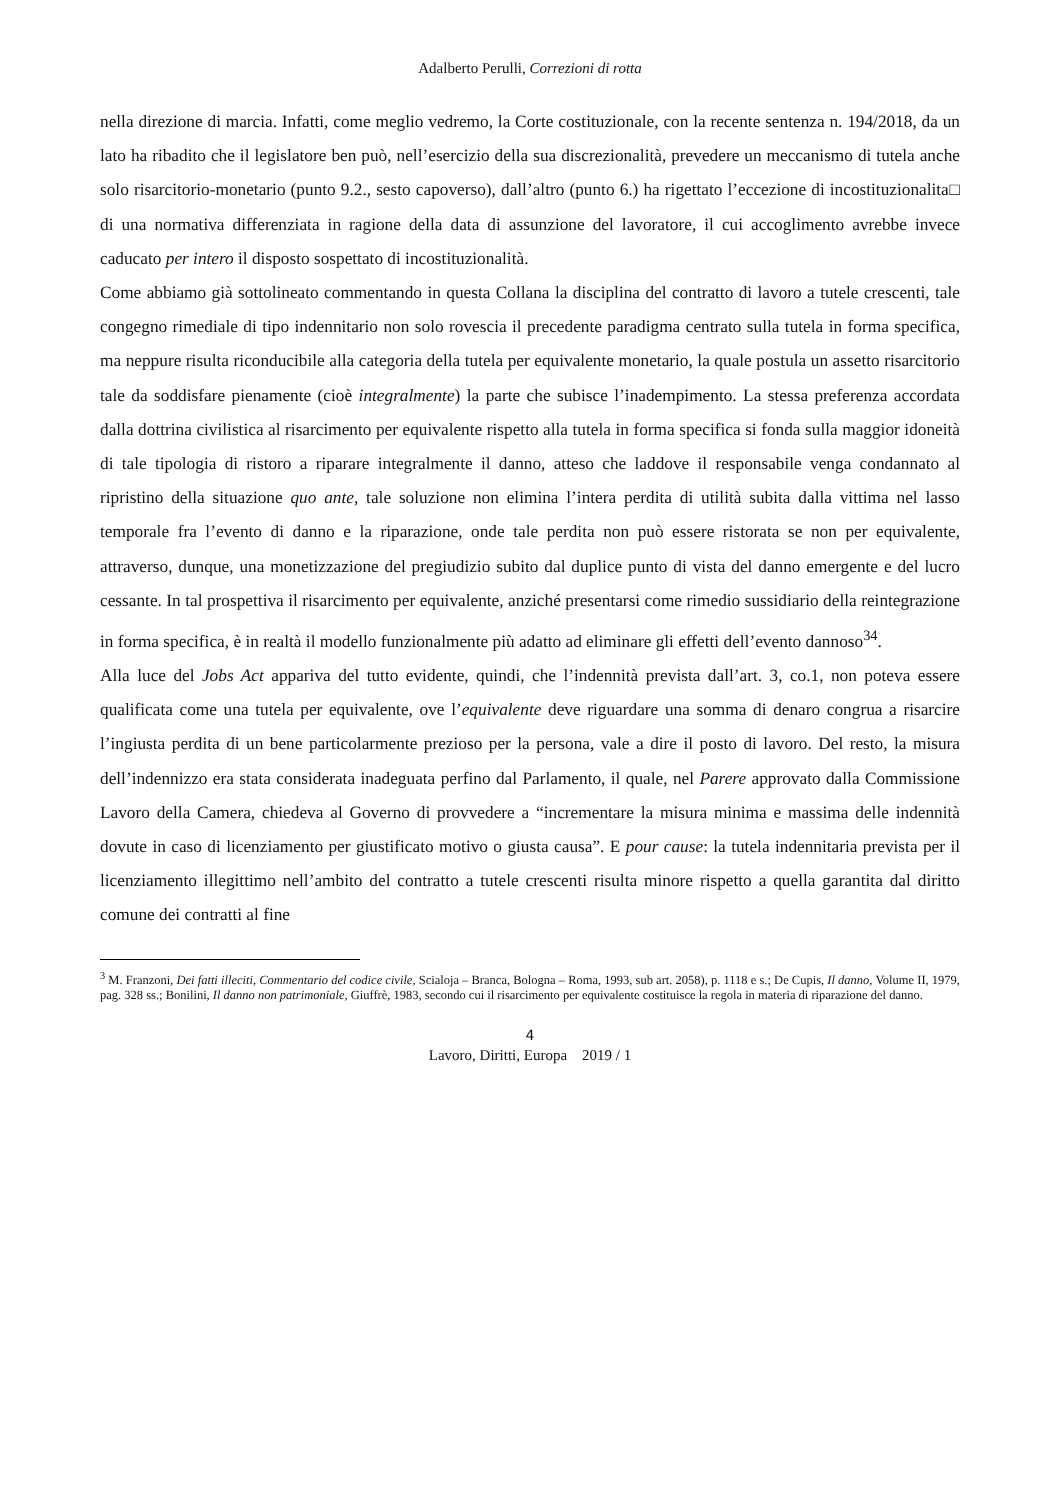Adalberto Perulli, Correzioni di rotta
nella direzione di marcia. Infatti, come meglio vedremo, la Corte costituzionale, con la recente sentenza n. 194/2018, da un lato ha ribadito che il legislatore ben può, nell’esercizio della sua discrezionalità, prevedere un meccanismo di tutela anche solo risarcitorio-monetario (punto 9.2., sesto capoverso), dall’altro (punto 6.) ha rigettato l’eccezione di incostituzionalita□ di una normativa differenziata in ragione della data di assunzione del lavoratore, il cui accoglimento avrebbe invece caducato per intero il disposto sospettato di incostituzionalità.
Come abbiamo già sottolineato commentando in questa Collana la disciplina del contratto di lavoro a tutele crescenti, tale congegno rimediale di tipo indennitario non solo rovescia il precedente paradigma centrato sulla tutela in forma specifica, ma neppure risulta riconducibile alla categoria della tutela per equivalente monetario, la quale postula un assetto risarcitorio tale da soddisfare pienamente (cioè integralmente) la parte che subisce l’inadempimento. La stessa preferenza accordata dalla dottrina civilistica al risarcimento per equivalente rispetto alla tutela in forma specifica si fonda sulla maggior idoneità di tale tipologia di ristoro a riparare integralmente il danno, atteso che laddove il responsabile venga condannato al ripristino della situazione quo ante, tale soluzione non elimina l’intera perdita di utilità subita dalla vittima nel lasso temporale fra l’evento di danno e la riparazione, onde tale perdita non può essere ristorata se non per equivalente, attraverso, dunque, una monetizzazione del pregiudizio subito dal duplice punto di vista del danno emergente e del lucro cessante. In tal prospettiva il risarcimento per equivalente, anziché presentarsi come rimedio sussidiario della reintegrazione in forma specifica, è in realtà il modello funzionalmente più adatto ad eliminare gli effetti dell’evento dannoso<sup>34</sup>.
Alla luce del Jobs Act appariva del tutto evidente, quindi, che l’indennità prevista dall’art. 3, co.1, non poteva essere qualificata come una tutela per equivalente, ove l’equivalente deve riguardare una somma di denaro congrua a risarcire l’ingiusta perdita di un bene particolarmente prezioso per la persona, vale a dire il posto di lavoro. Del resto, la misura dell’indennizzo era stata considerata inadeguata perfino dal Parlamento, il quale, nel Parere approvato dalla Commissione Lavoro della Camera, chiedeva al Governo di provvedere a “incrementare la misura minima e massima delle indennità dovute in caso di licenziamento per giustificato motivo o giusta causa”. E pour cause: la tutela indennitaria prevista per il licenziamento illegittimo nell’ambito del contratto a tutele crescenti risulta minore rispetto a quella garantita dal diritto comune dei contratti al fine
<sup>3</sup> M. Franzoni, Dei fatti illeciti, Commentario del codice civile, Scialoja – Branca, Bologna – Roma, 1993, sub art. 2058), p. 1118 e s.; De Cupis, Il danno, Volume II, 1979, pag. 328 ss.; Bonilini, Il danno non patrimoniale, Giuffrè, 1983, secondo cui il risarcimento per equivalente costituisce la regola in materia di riparazione del danno.
4
Lavoro, Diritti, Europa 2019 / 1